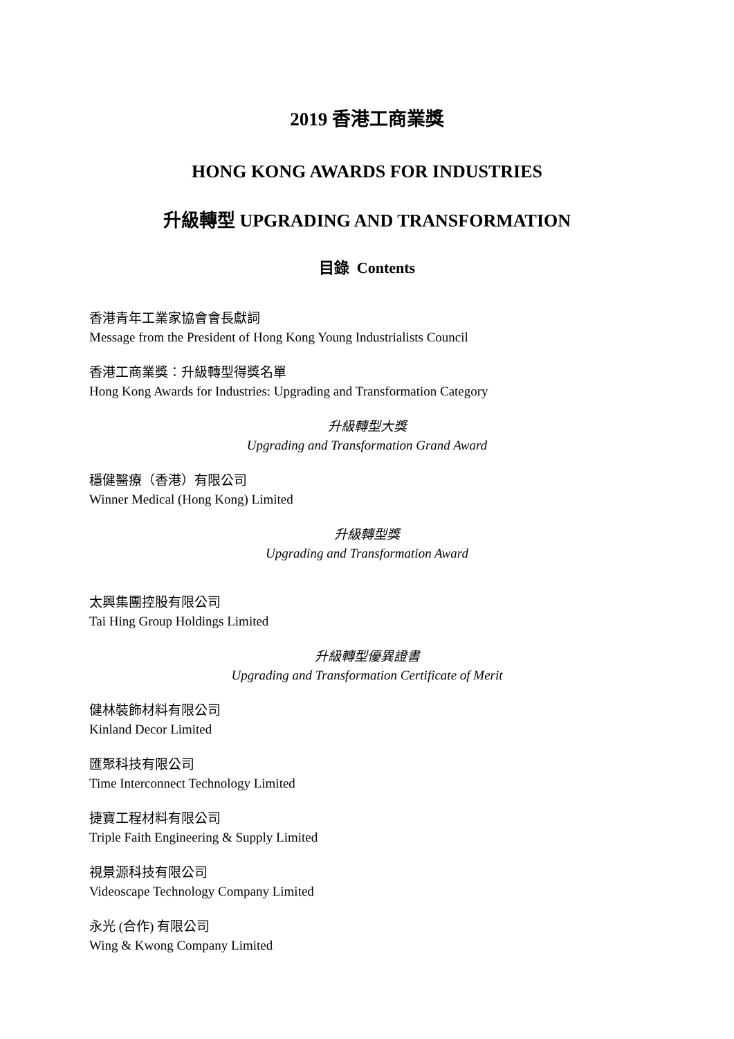2019 香港工商業獎
HONG KONG AWARDS FOR INDUSTRIES
升級轉型 UPGRADING AND TRANSFORMATION
目錄 Contents
香港青年工業家協會會長獻詞
Message from the President of Hong Kong Young Industrialists Council
香港工商業獎：升級轉型得獎名單
Hong Kong Awards for Industries: Upgrading and Transformation Category
升級轉型大獎
Upgrading and Transformation Grand Award
穩健醫療（香港）有限公司
Winner Medical (Hong Kong) Limited
升級轉型獎
Upgrading and Transformation Award
太興集團控股有限公司
Tai Hing Group Holdings Limited
升級轉型優異證書
Upgrading and Transformation Certificate of Merit
健林裝飾材料有限公司
Kinland Decor Limited
匯聚科技有限公司
Time Interconnect Technology Limited
捷寶工程材料有限公司
Triple Faith Engineering & Supply Limited
視景源科技有限公司
Videoscape Technology Company Limited
永光 (合作) 有限公司
Wing & Kwong Company Limited